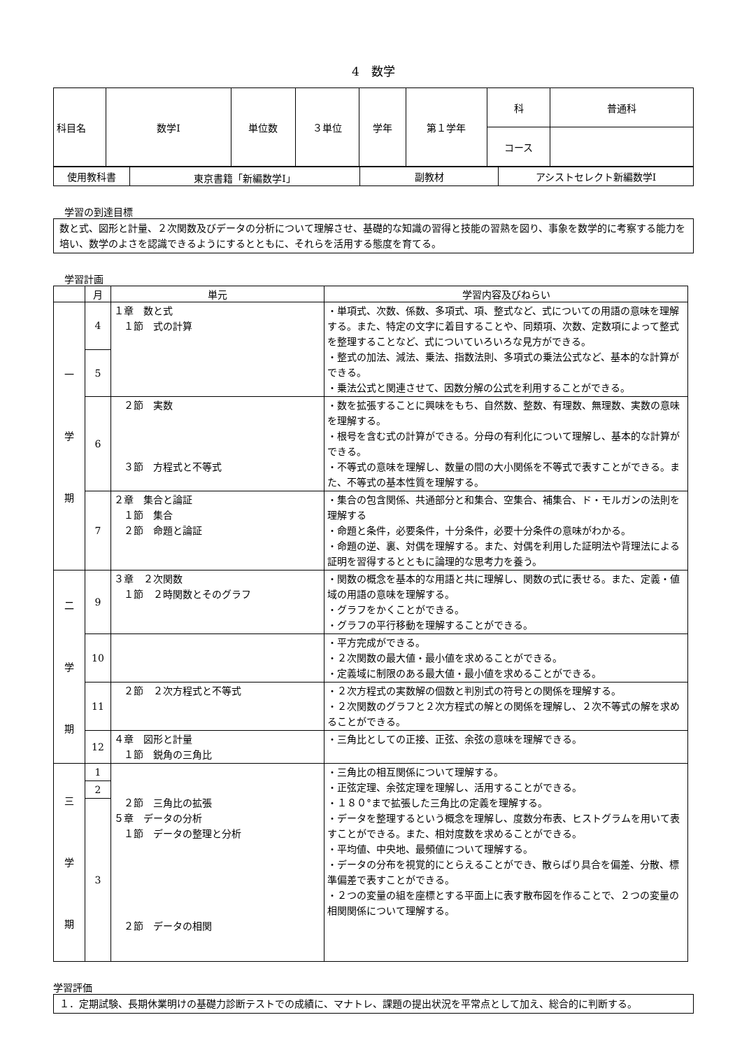4　数学
| 科目名 | 数学Ⅰ | 単位数 | ３単位 | 学年 | 第１学年 | 科 | 普通科 |
| | | | | | | コース | |
| 使用教科書 | 東京書籍「新編数学Ⅰ」 | 副教材 | アシストセレクト新編数学Ⅰ |
学習の到達目標
数と式、図形と計量、２次関数及びデータの分析について理解させ、基礎的な知識の習得と技能の習熟を図り、事象を数学的に考察する能力を培い、数学のよさを認識できるようにするとともに、それらを活用する態度を育てる。
学習計画
| | 月 | 単元 | 学習内容及びねらい |
| --- | --- | --- | --- |
| 一 学 期 | 4 | １章 数と式 １節 式の計算 | ・単項式、次数、係数、多項式、項、整式など、式についての用語の意味を理解する。また、特定の文字に着目することや、同類項、次数、定数項によって整式を整理することなど、式についていろいろな見方ができる。 ・整式の加法、減法、乗法、指数法則、多項式の乗法公式など、基本的な計算ができる。 ・乗法公式と関連させて、因数分解の公式を利用することができる。 |
| | 5 | | |
| | 6 | ２節 実数 ３節 方程式と不等式 | ・数を拡張することに興味をもち、自然数、整数、有理数、無理数、実数の意味を理解する。 ・根号を含む式の計算ができる。分母の有利化について理解し、基本的な計算ができる。 ・不等式の意味を理解し、数量の間の大小関係を不等式で表すことができる。また、不等式の基本性質を理解する。 |
| | 7 | ２章 集合と論証 １節 集合 ２節 命題と論証 | ・集合の包含関係、共通部分と和集合、空集合、補集合、ド・モルガンの法則を理解する ・命題と条件，必要条件，十分条件，必要十分条件の意味がわかる。 ・命題の逆、裏、対偶を理解する。また、対偶を利用した証明法や背理法による証明を習得するとともに論理的な思考力を養う。 |
| 二 学 期 | 9 | ３章 ２次関数 １節 ２時関数とそのグラフ | ・関数の概念を基本的な用語と共に理解し、関数の式に表せる。また、定義・値域の用語の意味を理解する。 ・グラフをかくことができる。 ・グラフの平行移動を理解することができる。 |
| | 10 | | ・平方完成ができる。 ・２次関数の最大値・最小値を求めることができる。 ・定義域に制限のある最大値・最小値を求めることができる。 |
| | 11 | ２節 ２次方程式と不等式 | ・２次方程式の実数解の個数と判別式の符号との関係を理解する。 ・２次関数のグラフと２次方程式の解との関係を理解し、２次不等式の解を求めることができる。 |
| | 12 | ４章 図形と計量 １節 鋭角の三角比 | ・三角比としての正接、正弦、余弦の意味を理解できる。 |
| 三 学 期 | 1 | ２節 三角比の拡張 ５章 データの分析 １節 データの整理と分析 ２節 データの相関 | ・三角比の相互関係について理解する。 ・正弦定理、余弦定理を理解し、活用することができる。 ・１８０°まで拡張した三角比の定義を理解する。 ・データを整理するという概念を理解し、度数分布表、ヒストグラムを用いて表すことができる。また、相対度数を求めることができる。 ・平均値、中央地、最頻値について理解する。 ・データの分布を視覚的にとらえることができ、散らばり具合を偏差、分散、標準偏差で表すことができる。 ・２つの変量の組を座標とする平面上に表す散布図を作ることで、２つの変量の相関関係について理解する。 |
| | 2 | | |
| | 3 | | |
学習評価
１．定期試験、長期休業明けの基礎力診断テストでの成績に、マナトレ、課題の提出状況を平常点として加え、総合的に判断する。